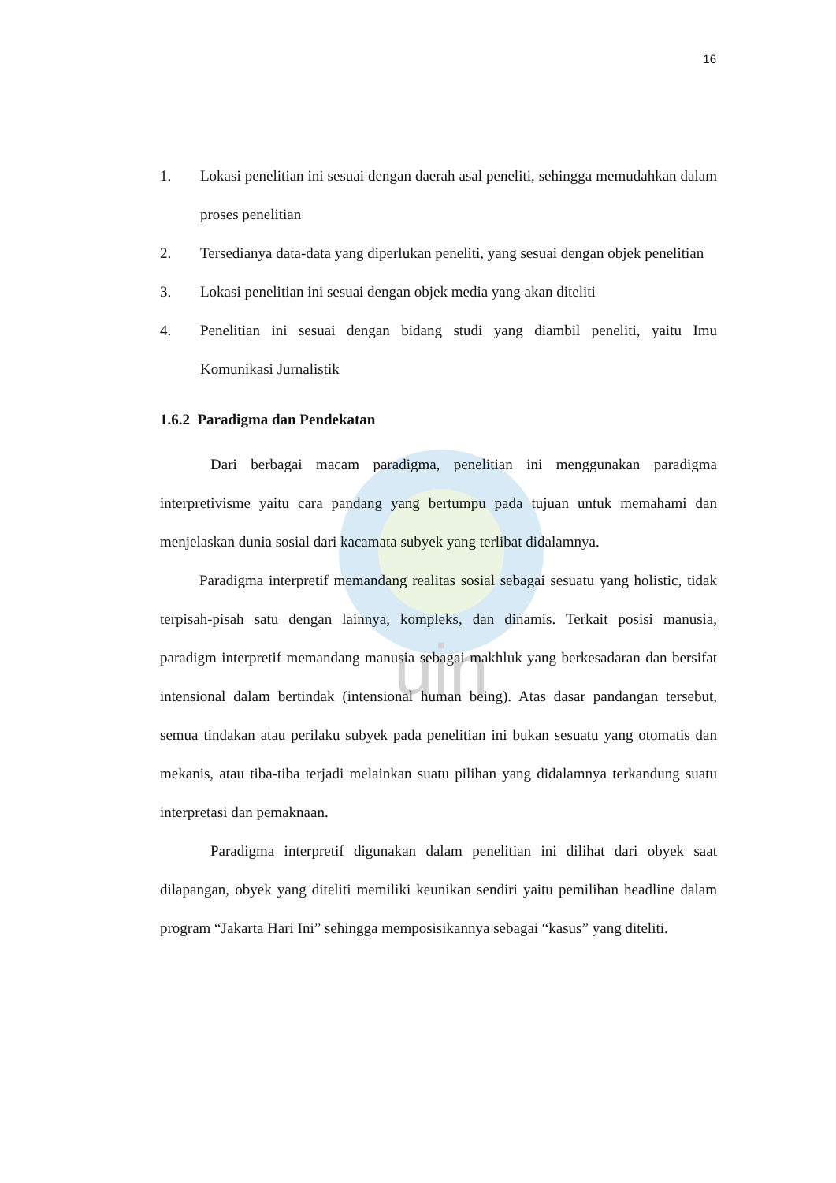uin
16
1. Lokasi penelitian ini sesuai dengan daerah asal peneliti, sehingga memudahkan dalam proses penelitian
2. Tersedianya data-data yang diperlukan peneliti, yang sesuai dengan objek penelitian
3. Lokasi penelitian ini sesuai dengan objek media yang akan diteliti
4. Penelitian ini sesuai dengan bidang studi yang diambil peneliti, yaitu Imu Komunikasi Jurnalistik
1.6.2 Paradigma dan Pendekatan
Dari berbagai macam paradigma, penelitian ini menggunakan paradigma interpretivisme yaitu cara pandang yang bertumpu pada tujuan untuk memahami dan menjelaskan dunia sosial dari kacamata subyek yang terlibat didalamnya.
Paradigma interpretif memandang realitas sosial sebagai sesuatu yang holistic, tidak terpisah-pisah satu dengan lainnya, kompleks, dan dinamis. Terkait posisi manusia, paradigm interpretif memandang manusia sebagai makhluk yang berkesadaran dan bersifat intensional dalam bertindak (intensional human being). Atas dasar pandangan tersebut, semua tindakan atau perilaku subyek pada penelitian ini bukan sesuatu yang otomatis dan mekanis, atau tiba-tiba terjadi melainkan suatu pilihan yang didalamnya terkandung suatu interpretasi dan pemaknaan.
Paradigma interpretif digunakan dalam penelitian ini dilihat dari obyek saat dilapangan, obyek yang diteliti memiliki keunikan sendiri yaitu pemilihan headline dalam program “Jakarta Hari Ini” sehingga memposisikannya sebagai “kasus” yang diteliti.